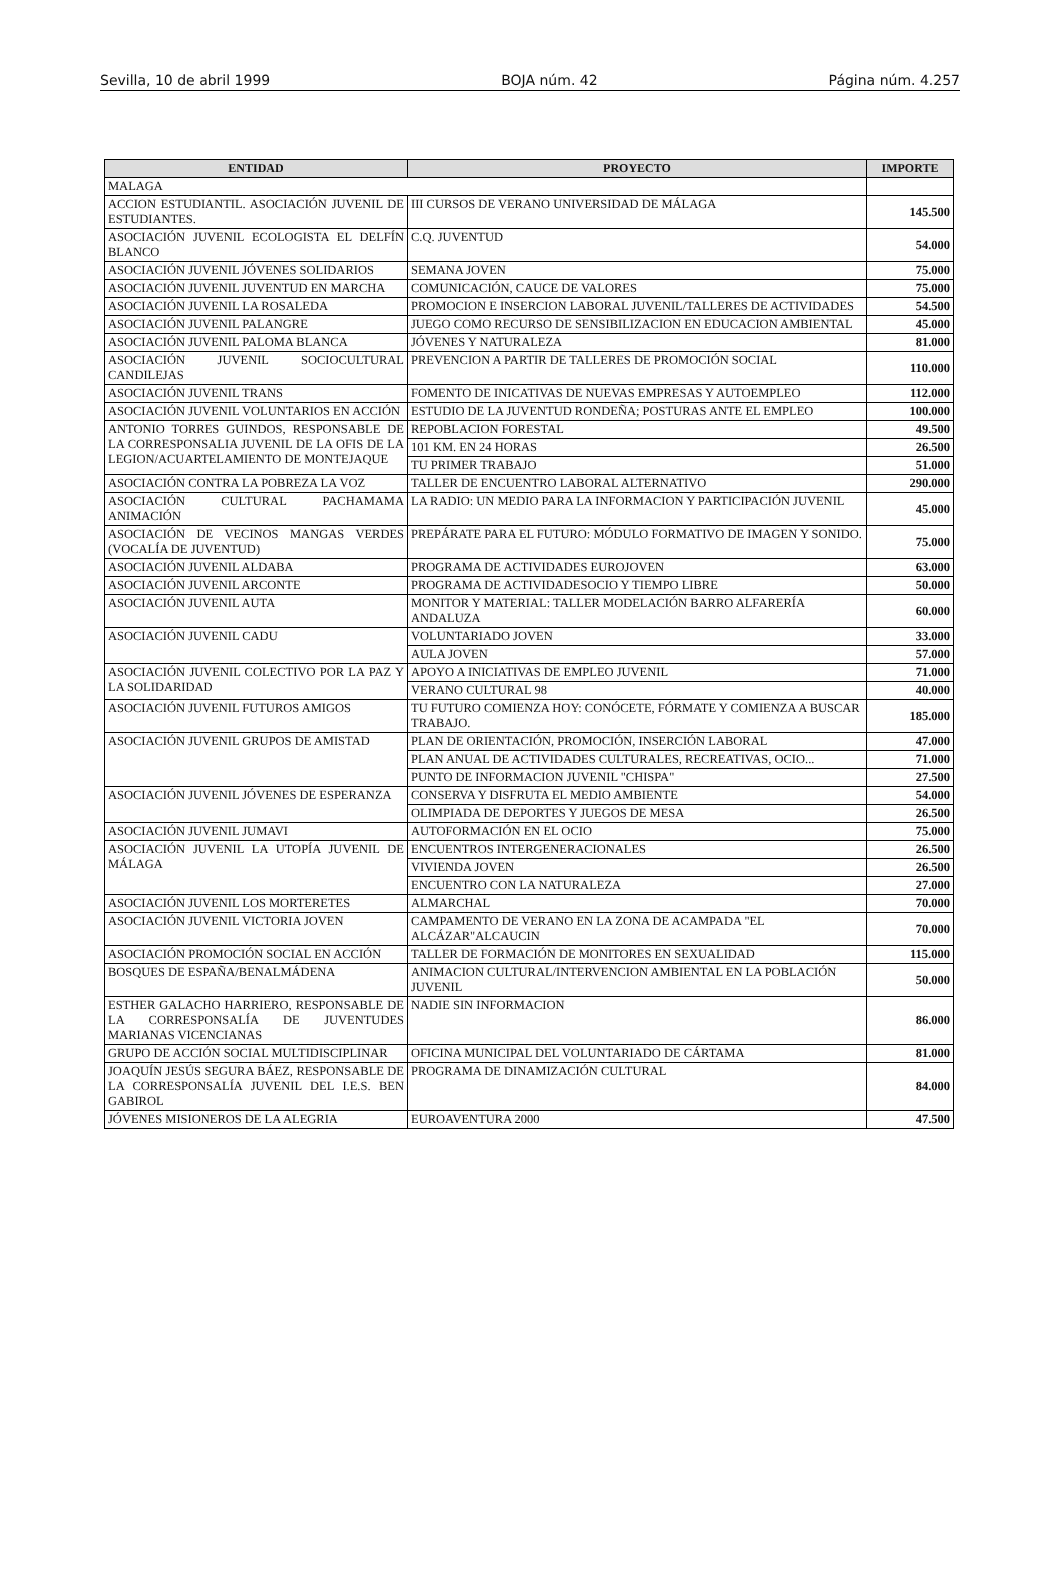Sevilla, 10 de abril 1999 BOJA núm. 42 Página núm. 4.257
| ENTIDAD | PROYECTO | IMPORTE |
| --- | --- | --- |
| MALAGA | | |
| ACCION ESTUDIANTIL. ASOCIACIÓN JUVENIL DE ESTUDIANTES. | III CURSOS DE VERANO UNIVERSIDAD DE MÁLAGA | 145.500 |
| ASOCIACIÓN JUVENIL ECOLOGISTA EL DELFÍN BLANCO | C.Q. JUVENTUD | 54.000 |
| ASOCIACIÓN JUVENIL JÓVENES SOLIDARIOS | SEMANA JOVEN | 75.000 |
| ASOCIACIÓN JUVENIL JUVENTUD EN MARCHA | COMUNICACIÓN, CAUCE DE VALORES | 75.000 |
| ASOCIACIÓN JUVENIL LA ROSALEDA | PROMOCION E INSERCION LABORAL JUVENIL/TALLERES DE ACTIVIDADES | 54.500 |
| ASOCIACIÓN JUVENIL PALANGRE | JUEGO COMO RECURSO DE SENSIBILIZACION EN EDUCACION AMBIENTAL | 45.000 |
| ASOCIACIÓN JUVENIL PALOMA BLANCA | JÓVENES Y NATURALEZA | 81.000 |
| ASOCIACIÓN JUVENIL SOCIOCULTURAL CANDILEJAS | PREVENCION A PARTIR DE TALLERES DE PROMOCIÓN SOCIAL | 110.000 |
| ASOCIACIÓN JUVENIL TRANS | FOMENTO DE INICATIVAS DE NUEVAS EMPRESAS Y AUTOEMPLEO | 112.000 |
| ASOCIACIÓN JUVENIL VOLUNTARIOS EN ACCIÓN | ESTUDIO DE LA JUVENTUD RONDEÑA; POSTURAS ANTE EL EMPLEO | 100.000 |
| ANTONIO TORRES GUINDOS, RESPONSABLE DE LA CORRESPONSALIA JUVENIL DE LA OFIS DE LA LEGION/ACUARTELAMIENTO DE MONTEJAQUE | REPOBLACION FORESTAL | 49.500 |
| | 101 KM. EN 24 HORAS | 26.500 |
| | TU PRIMER TRABAJO | 51.000 |
| ASOCIACIÓN CONTRA LA POBREZA LA VOZ | TALLER DE ENCUENTRO LABORAL ALTERNATIVO | 290.000 |
| ASOCIACIÓN CULTURAL PACHAMAMA ANIMACIÓN | LA RADIO: UN MEDIO PARA LA INFORMACION Y PARTICIPACIÓN JUVENIL | 45.000 |
| ASOCIACIÓN DE VECINOS MANGAS VERDES (VOCALÍA DE JUVENTUD) | PREPÁRATE PARA EL FUTURO: MÓDULO FORMATIVO DE IMAGEN Y SONIDO. | 75.000 |
| ASOCIACIÓN JUVENIL ALDABA | PROGRAMA DE ACTIVIDADES EUROJOVEN | 63.000 |
| ASOCIACIÓN JUVENIL ARCONTE | PROGRAMA DE ACTIVIDADESOCIO Y TIEMPO LIBRE | 50.000 |
| ASOCIACIÓN JUVENIL AUTA | MONITOR Y MATERIAL: TALLER MODELACIÓN BARRO ALFARERÍA ANDALUZA | 60.000 |
| ASOCIACIÓN JUVENIL CADU | VOLUNTARIADO JOVEN | 33.000 |
| | AULA JOVEN | 57.000 |
| ASOCIACIÓN JUVENIL COLECTIVO POR LA PAZ Y LA SOLIDARIDAD | APOYO A INICIATIVAS DE EMPLEO JUVENIL | 71.000 |
| | VERANO CULTURAL 98 | 40.000 |
| ASOCIACIÓN JUVENIL FUTUROS AMIGOS | TU FUTURO COMIENZA HOY: CONÓCETE, FÓRMATE Y COMIENZA A BUSCAR TRABAJO. | 185.000 |
| ASOCIACIÓN JUVENIL GRUPOS DE AMISTAD | PLAN DE ORIENTACIÓN, PROMOCIÓN, INSERCIÓN LABORAL | 47.000 |
| | PLAN ANUAL DE ACTIVIDADES CULTURALES, RECREATIVAS, OCIO... | 71.000 |
| | PUNTO DE INFORMACION JUVENIL "CHISPA" | 27.500 |
| ASOCIACIÓN JUVENIL JÓVENES DE ESPERANZA | CONSERVA Y DISFRUTA EL MEDIO AMBIENTE | 54.000 |
| | OLIMPIADA DE DEPORTES Y JUEGOS DE MESA | 26.500 |
| ASOCIACIÓN JUVENIL JUMAVI | AUTOFORMACIÓN EN EL OCIO | 75.000 |
| ASOCIACIÓN JUVENIL LA UTOPÍA JUVENIL DE MÁLAGA | ENCUENTROS INTERGENERACIONALES | 26.500 |
| | VIVIENDA JOVEN | 26.500 |
| | ENCUENTRO CON LA NATURALEZA | 27.000 |
| ASOCIACIÓN JUVENIL LOS MORTERETES | ALMARCHAL | 70.000 |
| ASOCIACIÓN JUVENIL VICTORIA JOVEN | CAMPAMENTO DE VERANO EN LA ZONA DE ACAMPADA "EL ALCÁZAR"ALCAUCIN | 70.000 |
| ASOCIACIÓN PROMOCIÓN SOCIAL EN ACCIÓN | TALLER DE FORMACIÓN DE MONITORES EN SEXUALIDAD | 115.000 |
| BOSQUES DE ESPAÑA/BENALMÁDENA | ANIMACION CULTURAL/INTERVENCION AMBIENTAL EN LA POBLACIÓN JUVENIL | 50.000 |
| ESTHER GALACHO HARRIERO, RESPONSABLE DE LA CORRESPONSALÍA DE JUVENTUDES MARIANAS VICENCIANAS | NADIE SIN INFORMACION | 86.000 |
| GRUPO DE ACCIÓN SOCIAL MULTIDISCIPLINAR | OFICINA MUNICIPAL DEL VOLUNTARIADO DE CÁRTAMA | 81.000 |
| JOAQUÍN JESÚS SEGURA BÁEZ, RESPONSABLE DE LA CORRESPONSALÍA JUVENIL DEL I.E.S. BEN GABIROL | PROGRAMA DE DINAMIZACIÓN CULTURAL | 84.000 |
| JÓVENES MISIONEROS DE LA ALEGRIA | EUROAVENTURA 2000 | 47.500 |